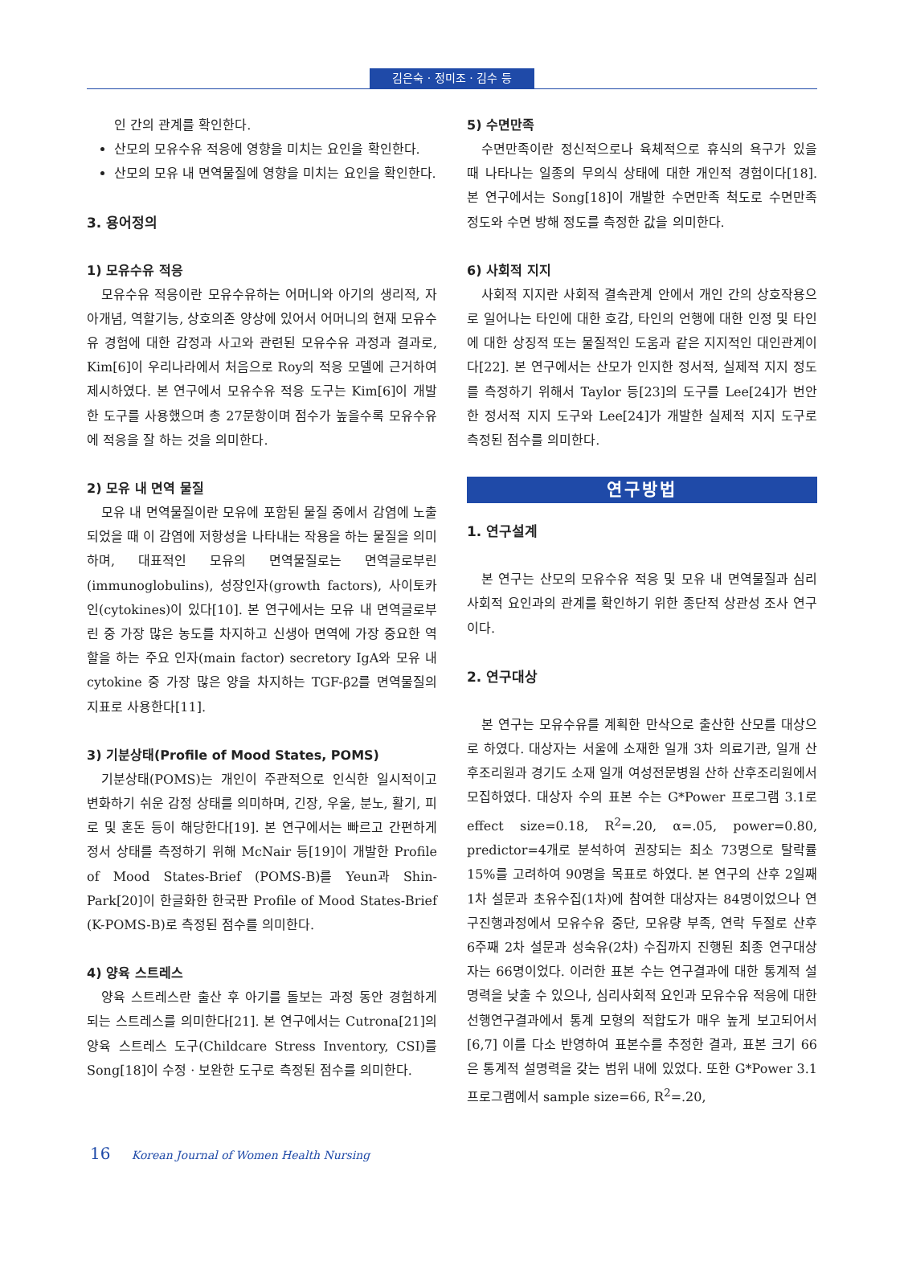김은숙 · 정미조 · 김수 등
인 간의 관계를 확인한다.
산모의 모유수유 적응에 영향을 미치는 요인을 확인한다.
산모의 모유 내 면역물질에 영향을 미치는 요인을 확인한다.
3. 용어정의
1) 모유수유 적응
모유수유 적응이란 모유수유하는 어머니와 아기의 생리적, 자아개념, 역할기능, 상호의존 양상에 있어서 어머니의 현재 모유수유 경험에 대한 감정과 사고와 관련된 모유수유 과정과 결과로, Kim[6]이 우리나라에서 처음으로 Roy의 적응 모델에 근거하여 제시하였다. 본 연구에서 모유수유 적응 도구는 Kim[6]이 개발한 도구를 사용했으며 총 27문항이며 점수가 높을수록 모유수유에 적응을 잘 하는 것을 의미한다.
2) 모유 내 면역 물질
모유 내 면역물질이란 모유에 포함된 물질 중에서 감염에 노출되었을 때 이 감염에 저항성을 나타내는 작용을 하는 물질을 의미하며, 대표적인 모유의 면역물질로는 면역글로부린(immunoglobulins), 성장인자(growth factors), 사이토카인(cytokines)이 있다[10]. 본 연구에서는 모유 내 면역글로부린 중 가장 많은 농도를 차지하고 신생아 면역에 가장 중요한 역할을 하는 주요 인자(main factor) secretory IgA와 모유 내 cytokine 중 가장 많은 양을 차지하는 TGF-β2를 면역물질의 지표로 사용한다[11].
3) 기분상태(Profile of Mood States, POMS)
기분상태(POMS)는 개인이 주관적으로 인식한 일시적이고 변화하기 쉬운 감정 상태를 의미하며, 긴장, 우울, 분노, 활기, 피로 및 혼돈 등이 해당한다[19]. 본 연구에서는 빠르고 간편하게 정서 상태를 측정하기 위해 McNair 등[19]이 개발한 Profile of Mood States-Brief (POMS-B)를 Yeun과 Shin-Park[20]이 한글화한 한국판 Profile of Mood States-Brief (K-POMS-B)로 측정된 점수를 의미한다.
4) 양육 스트레스
양육 스트레스란 출산 후 아기를 돌보는 과정 동안 경험하게 되는 스트레스를 의미한다[21]. 본 연구에서는 Cutrona[21]의 양육 스트레스 도구(Childcare Stress Inventory, CSI)를 Song[18]이 수정 · 보완한 도구로 측정된 점수를 의미한다.
5) 수면만족
수면만족이란 정신적으로나 육체적으로 휴식의 욕구가 있을 때 나타나는 일종의 무의식 상태에 대한 개인적 경험이다[18]. 본 연구에서는 Song[18]이 개발한 수면만족 척도로 수면만족 정도와 수면 방해 정도를 측정한 값을 의미한다.
6) 사회적 지지
사회적 지지란 사회적 결속관계 안에서 개인 간의 상호작용으로 일어나는 타인에 대한 호감, 타인의 언행에 대한 인정 및 타인에 대한 상징적 또는 물질적인 도움과 같은 지지적인 대인관계이다[22]. 본 연구에서는 산모가 인지한 정서적, 실제적 지지 정도를 측정하기 위해서 Taylor 등[23]의 도구를 Lee[24]가 번안한 정서적 지지 도구와 Lee[24]가 개발한 실제적 지지 도구로 측정된 점수를 의미한다.
연구방법
1. 연구설계
본 연구는 산모의 모유수유 적응 및 모유 내 면역물질과 심리사회적 요인과의 관계를 확인하기 위한 종단적 상관성 조사 연구이다.
2. 연구대상
본 연구는 모유수유를 계획한 만삭으로 출산한 산모를 대상으로 하였다. 대상자는 서울에 소재한 일개 3차 의료기관, 일개 산후조리원과 경기도 소재 일개 여성전문병원 산하 산후조리원에서 모집하였다. 대상자 수의 표본 수는 G*Power 프로그램 3.1로 effect size=0.18, R<sup>2</sup>=.20, α=.05, power=0.80, predictor=4개로 분석하여 권장되는 최소 73명으로 탈락률 15%를 고려하여 90명을 목표로 하였다. 본 연구의 산후 2일째 1차 설문과 초유수집(1차)에 참여한 대상자는 84명이었으나 연구진행과정에서 모유수유 중단, 모유량 부족, 연락 두절로 산후 6주째 2차 설문과 성숙유(2차) 수집까지 진행된 최종 연구대상자는 66명이었다. 이러한 표본 수는 연구결과에 대한 통계적 설명력을 낮출 수 있으나, 심리사회적 요인과 모유수유 적응에 대한 선행연구결과에서 통계 모형의 적합도가 매우 높게 보고되어서[6,7] 이를 다소 반영하여 표본수를 추정한 결과, 표본 크기 66은 통계적 설명력을 갖는 범위 내에 있었다. 또한 G*Power 3.1 프로그램에서 sample size=66, R<sup>2</sup>=.20,
16 Korean Journal of Women Health Nursing